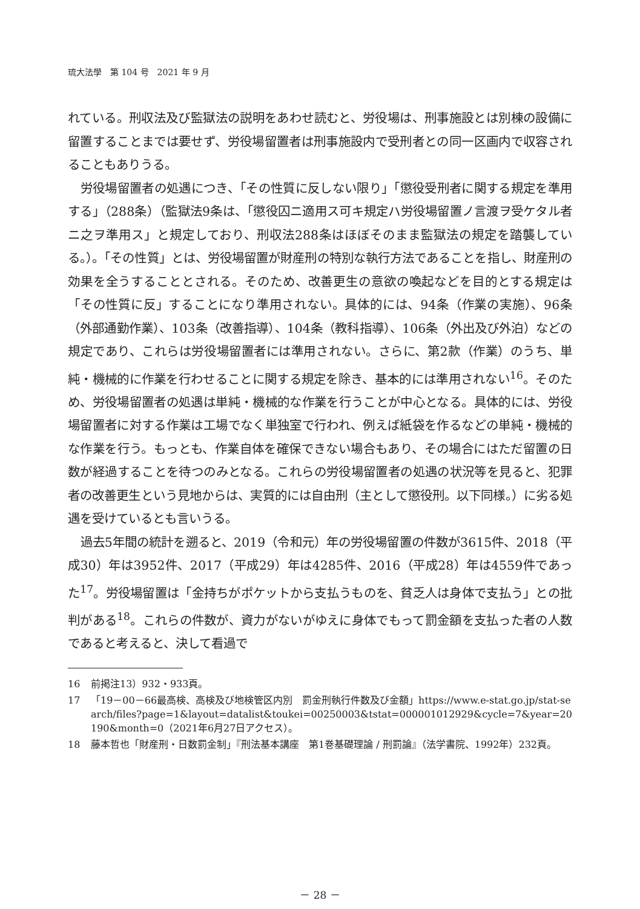琉大法學　第 104 号　2021 年 9 月
れている。刑収法及び監獄法の説明をあわせ読むと、労役場は、刑事施設とは別棟の設備に留置することまでは要せず、労役場留置者は刑事施設内で受刑者との同一区画内で収容されることもありうる。
労役場留置者の処遇につき、「その性質に反しない限り」「懲役受刑者に関する規定を準用する」（288条）（監獄法9条は、「懲役囚ニ適用ス可キ規定ハ労役場留置ノ言渡ヲ受ケタル者ニ之ヲ準用ス」と規定しており、刑収法288条はほぼそのまま監獄法の規定を踏襲している。）。「その性質」とは、労役場留置が財産刑の特別な執行方法であることを指し、財産刑の効果を全うすることとされる。そのため、改善更生の意欲の喚起などを目的とする規定は「その性質に反」することになり準用されない。具体的には、94条（作業の実施）、96条（外部通勤作業）、103条（改善指導）、104条（教科指導）、106条（外出及び外泊）などの規定であり、これらは労役場留置者には準用されない。さらに、第2款（作業）のうち、単純・機械的に作業を行わせることに関する規定を除き、基本的には準用されない<sup>16</sup>。そのため、労役場留置者の処遇は単純・機械的な作業を行うことが中心となる。具体的には、労役場留置者に対する作業は工場でなく単独室で行われ、例えば紙袋を作るなどの単純・機械的な作業を行う。もっとも、作業自体を確保できない場合もあり、その場合にはただ留置の日数が経過することを待つのみとなる。これらの労役場留置者の処遇の状況等を見ると、犯罪者の改善更生という見地からは、実質的には自由刑（主として懲役刑。以下同様。）に劣る処遇を受けているとも言いうる。
過去5年間の統計を遡ると、2019（令和元）年の労役場留置の件数が3615件、2018（平成30）年は3952件、2017（平成29）年は4285件、2016（平成28）年は4559件であった<sup>17</sup>。労役場留置は「金持ちがポケットから支払うものを、貧乏人は身体で支払う」との批判がある<sup>18</sup>。これらの件数が、資力がないがゆえに身体でもって罰金額を支払った者の人数であると考えると、決して看過で
16 前掲注13）932・933頁。
17 「19－00－66最高検、高検及び地検管区内別　罰金刑執行件数及び金額」https://www.e-stat.go.jp/stat-search/files?page=1&layout=datalist&toukei=00250003&tstat=000001012929&cycle=7&year=20190&month=0（2021年6月27日アクセス）。
18 藤本哲也「財産刑・日数罰金制」『刑法基本講座　第1巻基礎理論 / 刑罰論』（法学書院、1992年）232頁。
－ 28 －